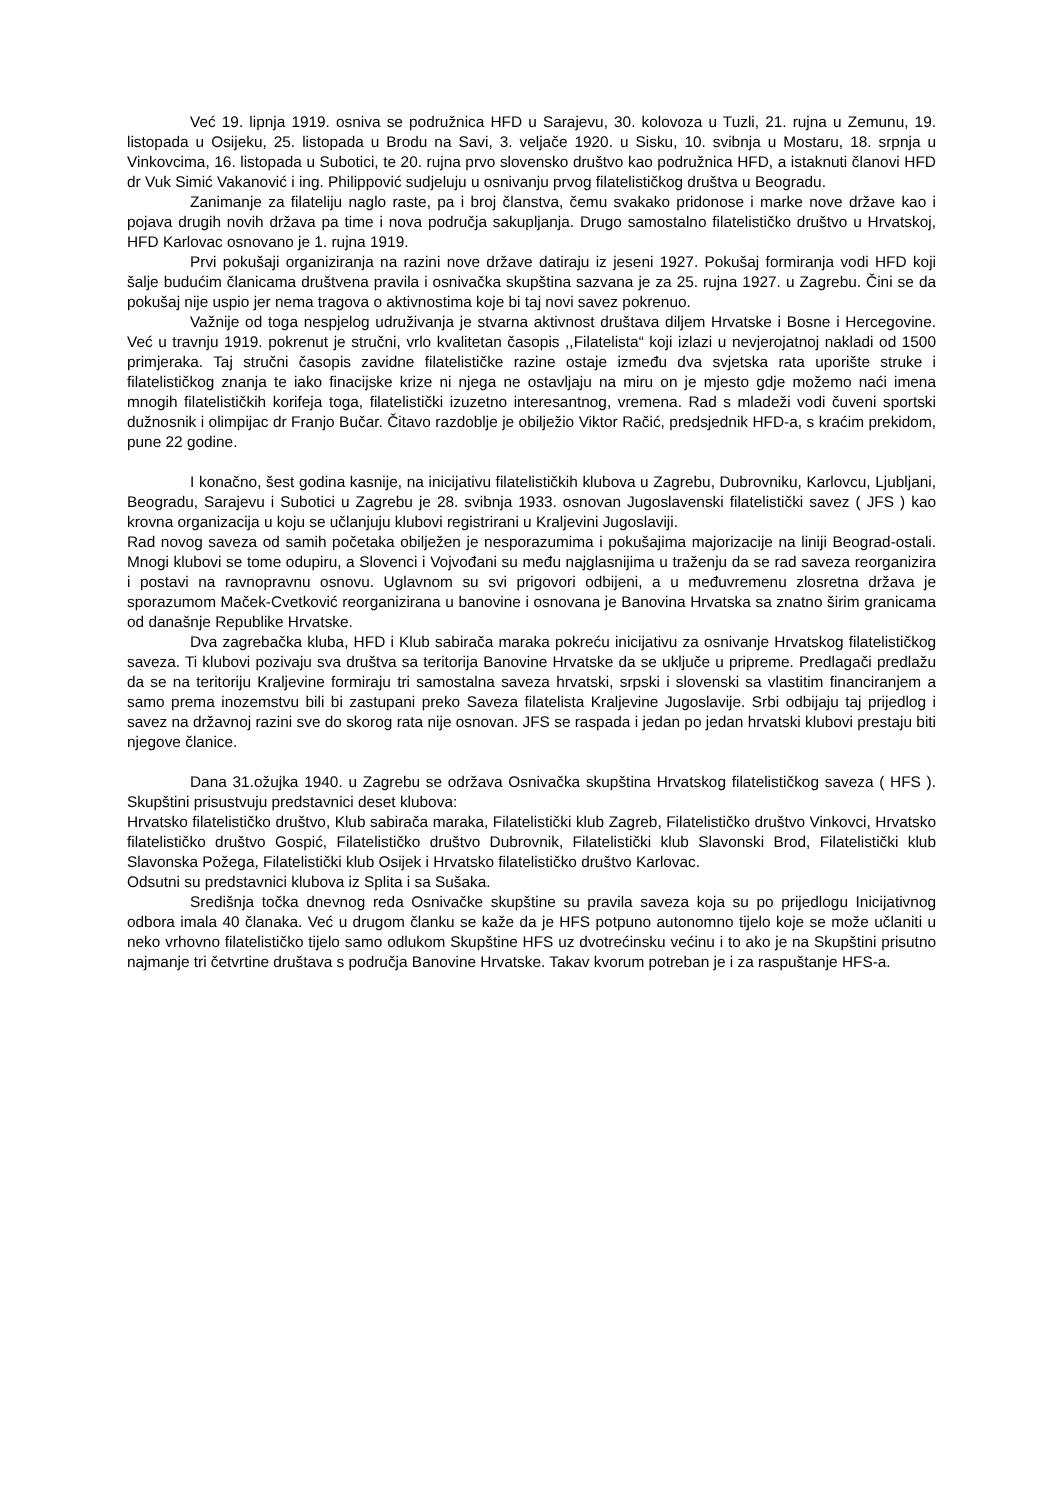Već 19. lipnja 1919. osniva se podružnica HFD u Sarajevu, 30. kolovoza u Tuzli, 21. rujna u Zemunu, 19. listopada u Osijeku, 25. listopada u Brodu na Savi, 3. veljače 1920. u Sisku, 10. svibnja u Mostaru, 18. srpnja u Vinkovcima, 16. listopada u Subotici, te 20. rujna prvo slovensko društvo kao podružnica HFD, a istaknuti članovi HFD dr Vuk Simić Vakanović i ing. Philippović sudjeluju u osnivanju prvog filatelističkog društva u Beogradu.
Zanimanje za filateliju naglo raste, pa i broj članstva, čemu svakako pridonose i marke nove države kao i pojava drugih novih država pa time i nova područja sakupljanja. Drugo samostalno filatelističko društvo u Hrvatskoj, HFD Karlovac osnovano je 1. rujna 1919.
Prvi pokušaji organiziranja na razini nove države datiraju iz jeseni 1927. Pokušaj formiranja vodi HFD koji šalje budućim članicama društvena pravila i osnivačka skupština sazvana je za 25. rujna 1927. u Zagrebu. Čini se da pokušaj nije uspio jer nema tragova o aktivnostima koje bi taj novi savez pokrenuo.
Važnije od toga nespjelog udruživanja je stvarna aktivnost društava diljem Hrvatske i Bosne i Hercegovine. Već u travnju 1919. pokrenut je stručni, vrlo kvalitetan časopis ,,Filatelista“ koji izlazi u nevjerojatnoj nakladi od 1500 primjeraka. Taj stručni časopis zavidne filatelističke razine ostaje između dva svjetska rata uporište struke i filatelističkog znanja te iako finacijske krize ni njega ne ostavljaju na miru on je mjesto gdje možemo naći imena mnogih filatelističkih korifeja toga, filatelistički izuzetno interesantnog, vremena. Rad s mladeži vodi čuveni sportski dužnosnik i olimpijac dr Franjo Bučar. Čitavo razdoblje je obilježio Viktor Račić, predsjednik HFD-a, s kraćim prekidom, pune 22 godine.
I konačno, šest godina kasnije, na inicijativu filatelističkih klubova u Zagrebu, Dubrovniku, Karlovcu, Ljubljani, Beogradu, Sarajevu i Subotici u Zagrebu je 28. svibnja 1933. osnovan Jugoslavenski filatelistički savez ( JFS ) kao krovna organizacija u koju se učlanjuju klubovi registrirani u Kraljevini Jugoslaviji.
Rad novog saveza od samih početaka obilježen je nesporazumima i pokušajima majorizacije na liniji Beograd-ostali. Mnogi klubovi se tome odupiru, a Slovenci i Vojvođani su među najglasnijima u traženju da se rad saveza reorganizira i postavi na ravnopravnu osnovu. Uglavnom su svi prigovori odbijeni, a u međuvremenu zlosretna država je sporazumom Maček-Cvetković reorganizirana u banovine i osnovana je Banovina Hrvatska sa znatno širim granicama od današnje Republike Hrvatske.
Dva zagrebačka kluba, HFD i Klub sabirača maraka pokreću inicijativu za osnivanje Hrvatskog filatelističkog saveza. Ti klubovi pozivaju sva društva sa teritorija Banovine Hrvatske da se uključe u pripreme. Predlagači predlažu da se na teritoriju Kraljevine formiraju tri samostalna saveza hrvatski, srpski i slovenski sa vlastitim financiranjem a samo prema inozemstvu bili bi zastupani preko Saveza filatelista Kraljevine Jugoslavije. Srbi odbijaju taj prijedlog i savez na državnoj razini sve do skorog rata nije osnovan. JFS se raspada i jedan po jedan hrvatski klubovi prestaju biti njegove članice.
Dana 31.ožujka 1940. u Zagrebu se održava Osnivačka skupština Hrvatskog filatelističkog saveza ( HFS ). Skupštini prisustvuju predstavnici deset klubova:
Hrvatsko filatelističko društvo, Klub sabirača maraka, Filatelistički klub Zagreb, Filatelističko društvo Vinkovci, Hrvatsko filatelističko društvo Gospić, Filatelističko društvo Dubrovnik, Filatelistički klub Slavonski Brod, Filatelistički klub Slavonska Požega, Filatelistički klub Osijek i Hrvatsko filatelističko društvo Karlovac.
Odsutni su predstavnici klubova iz Splita i sa Sušaka.
Središnja točka dnevnog reda Osnivačke skupštine su pravila saveza koja su po prijedlogu Inicijativnog odbora imala 40 članaka. Već u drugom članku se kaže da je HFS potpuno autonomno tijelo koje se može učlaniti u neko vrhovno filatelističko tijelo samo odlukom Skupštine HFS uz dvotrećinsku većinu i to ako je na Skupštini prisutno najmanje tri četvrtine društava s područja Banovine Hrvatske. Takav kvorum potreban je i za raspuštanje HFS-a.